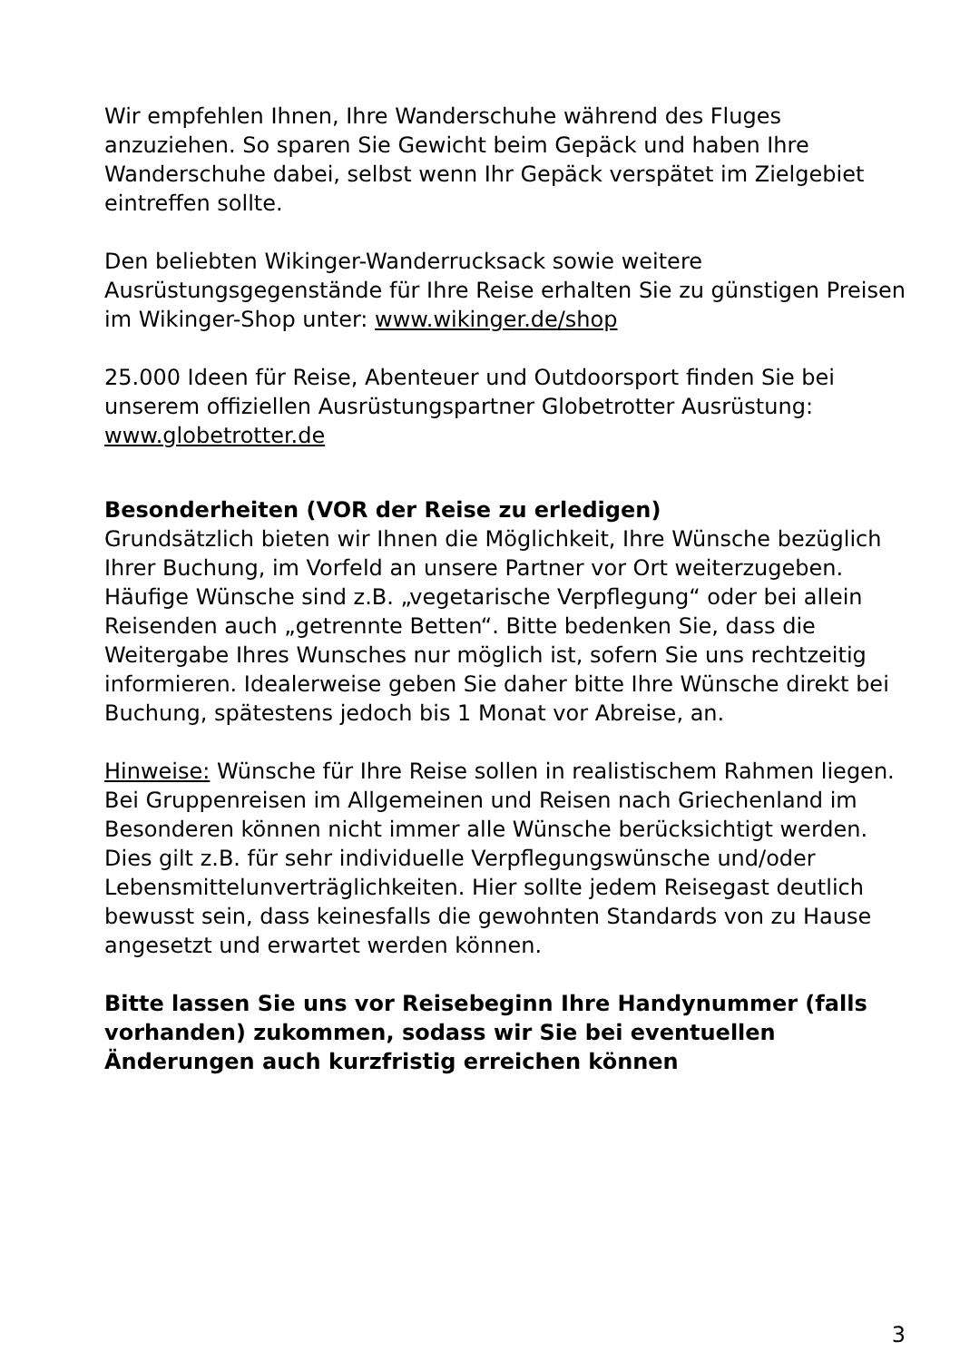Wir empfehlen Ihnen, Ihre Wanderschuhe während des Fluges anzuziehen. So sparen Sie Gewicht beim Gepäck und haben Ihre Wanderschuhe dabei, selbst wenn Ihr Gepäck verspätet im Zielgebiet eintreffen sollte.
Den beliebten Wikinger-Wanderrucksack sowie weitere Ausrüstungsgegenstände für Ihre Reise erhalten Sie zu günstigen Preisen im Wikinger-Shop unter: www.wikinger.de/shop
25.000 Ideen für Reise, Abenteuer und Outdoorsport finden Sie bei unserem offiziellen Ausrüstungspartner Globetrotter Ausrüstung: www.globetrotter.de
Besonderheiten (VOR der Reise zu erledigen)
Grundsätzlich bieten wir Ihnen die Möglichkeit, Ihre Wünsche bezüglich Ihrer Buchung, im Vorfeld an unsere Partner vor Ort weiterzugeben. Häufige Wünsche sind z.B. „vegetarische Verpflegung“ oder bei allein Reisenden auch „getrennte Betten“. Bitte bedenken Sie, dass die Weitergabe Ihres Wunsches nur möglich ist, sofern Sie uns rechtzeitig informieren. Idealerweise geben Sie daher bitte Ihre Wünsche direkt bei Buchung, spätestens jedoch bis 1 Monat vor Abreise, an.
Hinweise: Wünsche für Ihre Reise sollen in realistischem Rahmen liegen. Bei Gruppenreisen im Allgemeinen und Reisen nach Griechenland im Besonderen können nicht immer alle Wünsche berücksichtigt werden. Dies gilt z.B. für sehr individuelle Verpflegungswünsche und/oder Lebensmittelunverträglichkeiten. Hier sollte jedem Reisegast deutlich bewusst sein, dass keinesfalls die gewohnten Standards von zu Hause angesetzt und erwartet werden können.
Bitte lassen Sie uns vor Reisebeginn Ihre Handynummer (falls vorhanden) zukommen, sodass wir Sie bei eventuellen Änderungen auch kurzfristig erreichen können
3